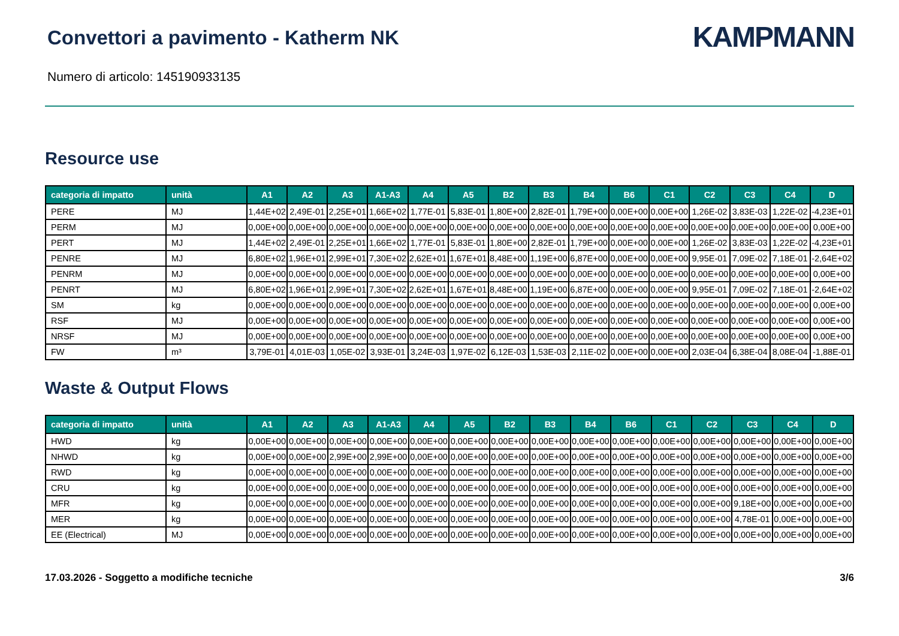Convettori a pavimento - Katherm NK
Numero di articolo: 145190933135
KAMPMANN
Resource use
| categoria di impatto | unità | A1 | A2 | A3 | A1-A3 | A4 | A5 | B2 | B3 | B4 | B6 | C1 | C2 | C3 | C4 | D |
| --- | --- | --- | --- | --- | --- | --- | --- | --- | --- | --- | --- | --- | --- | --- | --- | --- |
| PERE | MJ | 1,44E+02 | 2,49E-01 | 2,25E+01 | 1,66E+02 | 1,77E-01 | 5,83E-01 | 1,80E+00 | 2,82E-01 | 1,79E+00 | 0,00E+00 | 0,00E+00 | 1,26E-02 | 3,83E-03 | 1,22E-02 | -4,23E+01 |
| PERM | MJ | 0,00E+00 | 0,00E+00 | 0,00E+00 | 0,00E+00 | 0,00E+00 | 0,00E+00 | 0,00E+00 | 0,00E+00 | 0,00E+00 | 0,00E+00 | 0,00E+00 | 0,00E+00 | 0,00E+00 | 0,00E+00 | 0,00E+00 |
| PERT | MJ | 1,44E+02 | 2,49E-01 | 2,25E+01 | 1,66E+02 | 1,77E-01 | 5,83E-01 | 1,80E+00 | 2,82E-01 | 1,79E+00 | 0,00E+00 | 0,00E+00 | 1,26E-02 | 3,83E-03 | 1,22E-02 | -4,23E+01 |
| PENRE | MJ | 6,80E+02 | 1,96E+01 | 2,99E+01 | 7,30E+02 | 2,62E+01 | 1,67E+01 | 8,48E+00 | 1,19E+00 | 6,87E+00 | 0,00E+00 | 0,00E+00 | 9,95E-01 | 7,09E-02 | 7,18E-01 | -2,64E+02 |
| PENRM | MJ | 0,00E+00 | 0,00E+00 | 0,00E+00 | 0,00E+00 | 0,00E+00 | 0,00E+00 | 0,00E+00 | 0,00E+00 | 0,00E+00 | 0,00E+00 | 0,00E+00 | 0,00E+00 | 0,00E+00 | 0,00E+00 | 0,00E+00 |
| PENRT | MJ | 6,80E+02 | 1,96E+01 | 2,99E+01 | 7,30E+02 | 2,62E+01 | 1,67E+01 | 8,48E+00 | 1,19E+00 | 6,87E+00 | 0,00E+00 | 0,00E+00 | 9,95E-01 | 7,09E-02 | 7,18E-01 | -2,64E+02 |
| SM | kg | 0,00E+00 | 0,00E+00 | 0,00E+00 | 0,00E+00 | 0,00E+00 | 0,00E+00 | 0,00E+00 | 0,00E+00 | 0,00E+00 | 0,00E+00 | 0,00E+00 | 0,00E+00 | 0,00E+00 | 0,00E+00 | 0,00E+00 |
| RSF | MJ | 0,00E+00 | 0,00E+00 | 0,00E+00 | 0,00E+00 | 0,00E+00 | 0,00E+00 | 0,00E+00 | 0,00E+00 | 0,00E+00 | 0,00E+00 | 0,00E+00 | 0,00E+00 | 0,00E+00 | 0,00E+00 | 0,00E+00 |
| NRSF | MJ | 0,00E+00 | 0,00E+00 | 0,00E+00 | 0,00E+00 | 0,00E+00 | 0,00E+00 | 0,00E+00 | 0,00E+00 | 0,00E+00 | 0,00E+00 | 0,00E+00 | 0,00E+00 | 0,00E+00 | 0,00E+00 | 0,00E+00 |
| FW | m³ | 3,79E-01 | 4,01E-03 | 1,05E-02 | 3,93E-01 | 3,24E-03 | 1,97E-02 | 6,12E-03 | 1,53E-03 | 2,11E-02 | 0,00E+00 | 0,00E+00 | 2,03E-04 | 6,38E-04 | 8,08E-04 | -1,88E-01 |
Waste & Output Flows
| categoria di impatto | unità | A1 | A2 | A3 | A1-A3 | A4 | A5 | B2 | B3 | B4 | B6 | C1 | C2 | C3 | C4 | D |
| --- | --- | --- | --- | --- | --- | --- | --- | --- | --- | --- | --- | --- | --- | --- | --- | --- |
| HWD | kg | 0,00E+00 | 0,00E+00 | 0,00E+00 | 0,00E+00 | 0,00E+00 | 0,00E+00 | 0,00E+00 | 0,00E+00 | 0,00E+00 | 0,00E+00 | 0,00E+00 | 0,00E+00 | 0,00E+00 | 0,00E+00 | 0,00E+00 |
| NHWD | kg | 0,00E+00 | 0,00E+00 | 2,99E+00 | 2,99E+00 | 0,00E+00 | 0,00E+00 | 0,00E+00 | 0,00E+00 | 0,00E+00 | 0,00E+00 | 0,00E+00 | 0,00E+00 | 0,00E+00 | 0,00E+00 | 0,00E+00 |
| RWD | kg | 0,00E+00 | 0,00E+00 | 0,00E+00 | 0,00E+00 | 0,00E+00 | 0,00E+00 | 0,00E+00 | 0,00E+00 | 0,00E+00 | 0,00E+00 | 0,00E+00 | 0,00E+00 | 0,00E+00 | 0,00E+00 | 0,00E+00 |
| CRU | kg | 0,00E+00 | 0,00E+00 | 0,00E+00 | 0,00E+00 | 0,00E+00 | 0,00E+00 | 0,00E+00 | 0,00E+00 | 0,00E+00 | 0,00E+00 | 0,00E+00 | 0,00E+00 | 0,00E+00 | 0,00E+00 | 0,00E+00 |
| MFR | kg | 0,00E+00 | 0,00E+00 | 0,00E+00 | 0,00E+00 | 0,00E+00 | 0,00E+00 | 0,00E+00 | 0,00E+00 | 0,00E+00 | 0,00E+00 | 0,00E+00 | 0,00E+00 | 9,18E+00 | 0,00E+00 | 0,00E+00 |
| MER | kg | 0,00E+00 | 0,00E+00 | 0,00E+00 | 0,00E+00 | 0,00E+00 | 0,00E+00 | 0,00E+00 | 0,00E+00 | 0,00E+00 | 0,00E+00 | 0,00E+00 | 0,00E+00 | 4,78E-01 | 0,00E+00 | 0,00E+00 |
| EE (Electrical) | MJ | 0,00E+00 | 0,00E+00 | 0,00E+00 | 0,00E+00 | 0,00E+00 | 0,00E+00 | 0,00E+00 | 0,00E+00 | 0,00E+00 | 0,00E+00 | 0,00E+00 | 0,00E+00 | 0,00E+00 | 0,00E+00 | 0,00E+00 |
17.03.2026 - Soggetto a modifiche tecniche 3/6